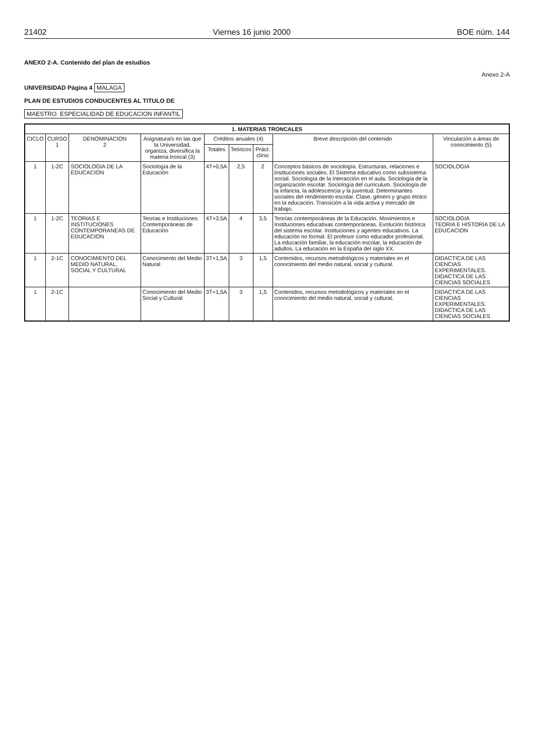21402 Viernes 16 junio 2000 BOE núm. 144
ANEXO 2-A. Contenido del plan de estudios
Anexo 2-A
UNIVERSIDAD Página 4 MALAGA
PLAN DE ESTUDIOS CONDUCENTES AL TITULO DE
MAESTRO. ESPECIALIDAD DE EDUCACION INFANTIL
| 1. MATERIAS TRONCALES | | | | | | | | |
| --- | --- | --- | --- | --- | --- | --- | --- | --- |
| CICLO | CURSO 1 | DENOMINACION 2 | Asignatura/s en las que la Universidad, organiza, diversifica la materia troncal (3) | Créditos anuales (4) | | | Breve descripción del contenido | Vinculación a áreas de conocimiento (5) |
| | | | | Totales | Teóricos | Práct. clínic | | |
| 1 | 1-2C | SOCIOLOGIA DE LA EDUCACION | Sociología de la Educación | 4T+0,5A | 2,5 | 2 | Conceptos básicos de sociología. Estructuras, relaciones e instituciones sociales. El Sistema educativo como subsistema social. Sociología de la interacción en el aula. Sociología de la organización escolar. Sociología del curriculum. Sociología de la infancia, la adolescencia y la juventud. Determinantes sociales del rendimiento escolar. Clase, género y grupo étnico en la educación. Transición a la vida activa y mercado de trabajo. | SOCIOLOGIA |
| 1 | 1-2C | TEORIAS E INSTITUCIONES CONTEMPORANEAS DE EDUCACION | Teorías e Instituciones Contemporáneas de Educación | 4T+3,5A | 4 | 3,5 | Teorías contemporáneas de la Educación. Movimientos e Instituciones educativas contemporáneas. Evolución histórica del sistema escolar. Instituciones y agentes educativos. La educación no formal. El profesor como educador profesional. La educación familiar, la educación escolar, la educación de adultos. La educación en la España del siglo XX. | SOCIOLOGIA TEORIA E HISTORIA DE LA EDUCACION |
| 1 | 2-1C | CONOCIMIENTO DEL MEDIO NATURAL, SOCIAL Y CULTURAL | Conocimiento del Medio Natural | 3T+1,5A | 3 | 1,5 | Contenidos, recursos metodológicos y materiales en el conocimiento del medio natural, social y cultural. | DIDACTICA DE LAS CIENCIAS EXPERIMENTALES. DIDACTICA DE LAS CIENCIAS SOCIALES |
| 1 | 2-1C | | Conocimiento del Medio Social y Cultural | 3T+1,5A | 3 | 1,5 | Contenidos, recursos metodológicos y materiales en el conocimiento del medio natural, social y cultural. | DIDACTICA DE LAS CIENCIAS EXPERIMENTALES. DIDACTICA DE LAS CIENCIAS SOCIALES |